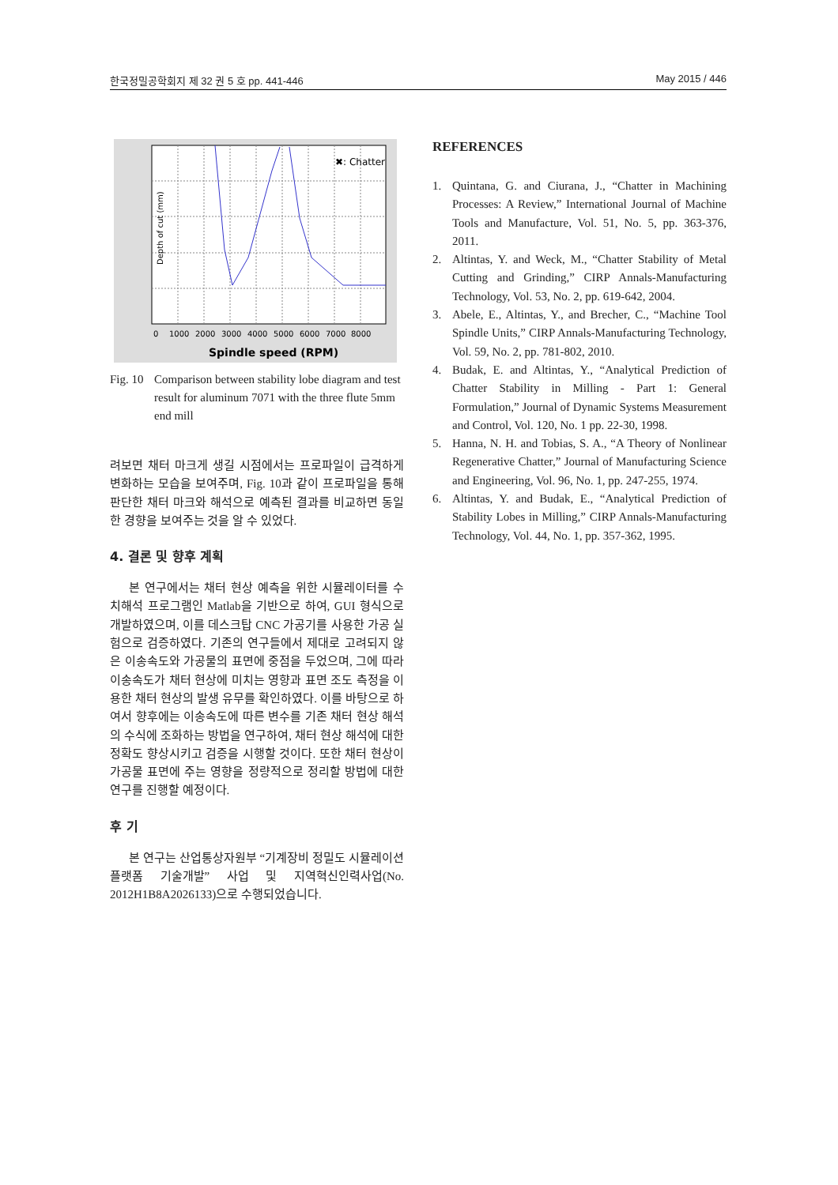한국정밀공학회지 제 32 권 5 호 pp. 441-446 May 2015 / 446
Depth of cut (mm)
0
1000
2000
3000
4000
5000
6000
7000
8000
Spindle speed (RPM)
✖: Chatter
Fig. 10
Comparison between stability lobe diagram and test result for aluminum 7071 with the three flute 5mm end mill
려보면 채터 마크게 생길 시점에서는 프로파일이 급격하게 변화하는 모습을 보여주며, Fig. 10과 같이 프로파일을 통해 판단한 채터 마크와 해석으로 예측된 결과를 비교하면 동일한 경향을 보여주는 것을 알 수 있었다.
4. 결론 및 향후 계획
본 연구에서는 채터 현상 예측을 위한 시뮬레이터를 수치해석 프로그램인 Matlab을 기반으로 하여, GUI 형식으로 개발하였으며, 이를 데스크탑 CNC 가공기를 사용한 가공 실험으로 검증하였다. 기존의 연구들에서 제대로 고려되지 않은 이송속도와 가공물의 표면에 중점을 두었으며, 그에 따라 이송속도가 채터 현상에 미치는 영향과 표면 조도 측정을 이용한 채터 현상의 발생 유무를 확인하였다. 이를 바탕으로 하여서 향후에는 이송속도에 따른 변수를 기존 채터 현상 해석의 수식에 조화하는 방법을 연구하여, 채터 현상 해석에 대한 정확도 향상시키고 검증을 시행할 것이다. 또한 채터 현상이 가공물 표면에 주는 영향을 정량적으로 정리할 방법에 대한 연구를 진행할 예정이다.
후 기
본 연구는 산업통상자원부 “기계장비 정밀도 시뮬레이션 플랫폼 기술개발” 사업 및 지역혁신인력사업(No. 2012H1B8A2026133)으로 수행되었습니다.
REFERENCES
1. Quintana, G. and Ciurana, J., “Chatter in Machining Processes: A Review,” International Journal of Machine Tools and Manufacture, Vol. 51, No. 5, pp. 363-376, 2011.
2. Altintas, Y. and Weck, M., “Chatter Stability of Metal Cutting and Grinding,” CIRP Annals-Manufacturing Technology, Vol. 53, No. 2, pp. 619-642, 2004.
3. Abele, E., Altintas, Y., and Brecher, C., “Machine Tool Spindle Units,” CIRP Annals-Manufacturing Technology, Vol. 59, No. 2, pp. 781-802, 2010.
4. Budak, E. and Altintas, Y., “Analytical Prediction of Chatter Stability in Milling - Part 1: General Formulation,” Journal of Dynamic Systems Measurement and Control, Vol. 120, No. 1 pp. 22-30, 1998.
5. Hanna, N. H. and Tobias, S. A., “A Theory of Nonlinear Regenerative Chatter,” Journal of Manufacturing Science and Engineering, Vol. 96, No. 1, pp. 247-255, 1974.
6. Altintas, Y. and Budak, E., “Analytical Prediction of Stability Lobes in Milling,” CIRP Annals-Manufacturing Technology, Vol. 44, No. 1, pp. 357-362, 1995.